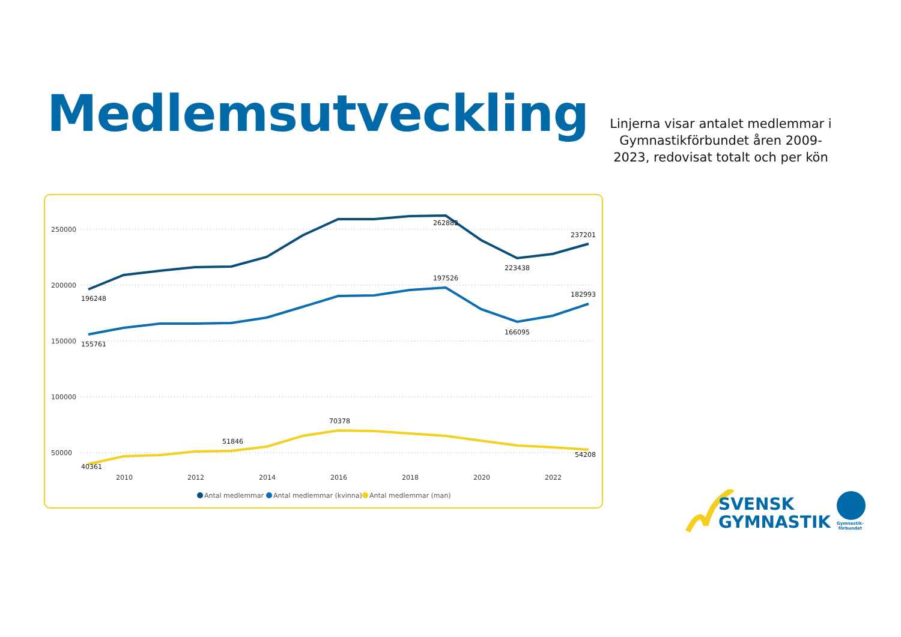Medlemsutveckling
Linjerna visar antalet medlemmar i Gymnastikförbundet åren 2009-2023, redovisat totalt och per kön
250000
200000
150000
100000
50000
2010
2012
2014
2016
2018
2020
2022
196248
262882
223438
237201
197526
182993
155761
166095
40361
51846
70378
54208
Antal medlemmar
Antal medlemmar (kvinna)
Antal medlemmar (man)
SVENSK
GYMNASTIK
Gymnastik-
förbundet